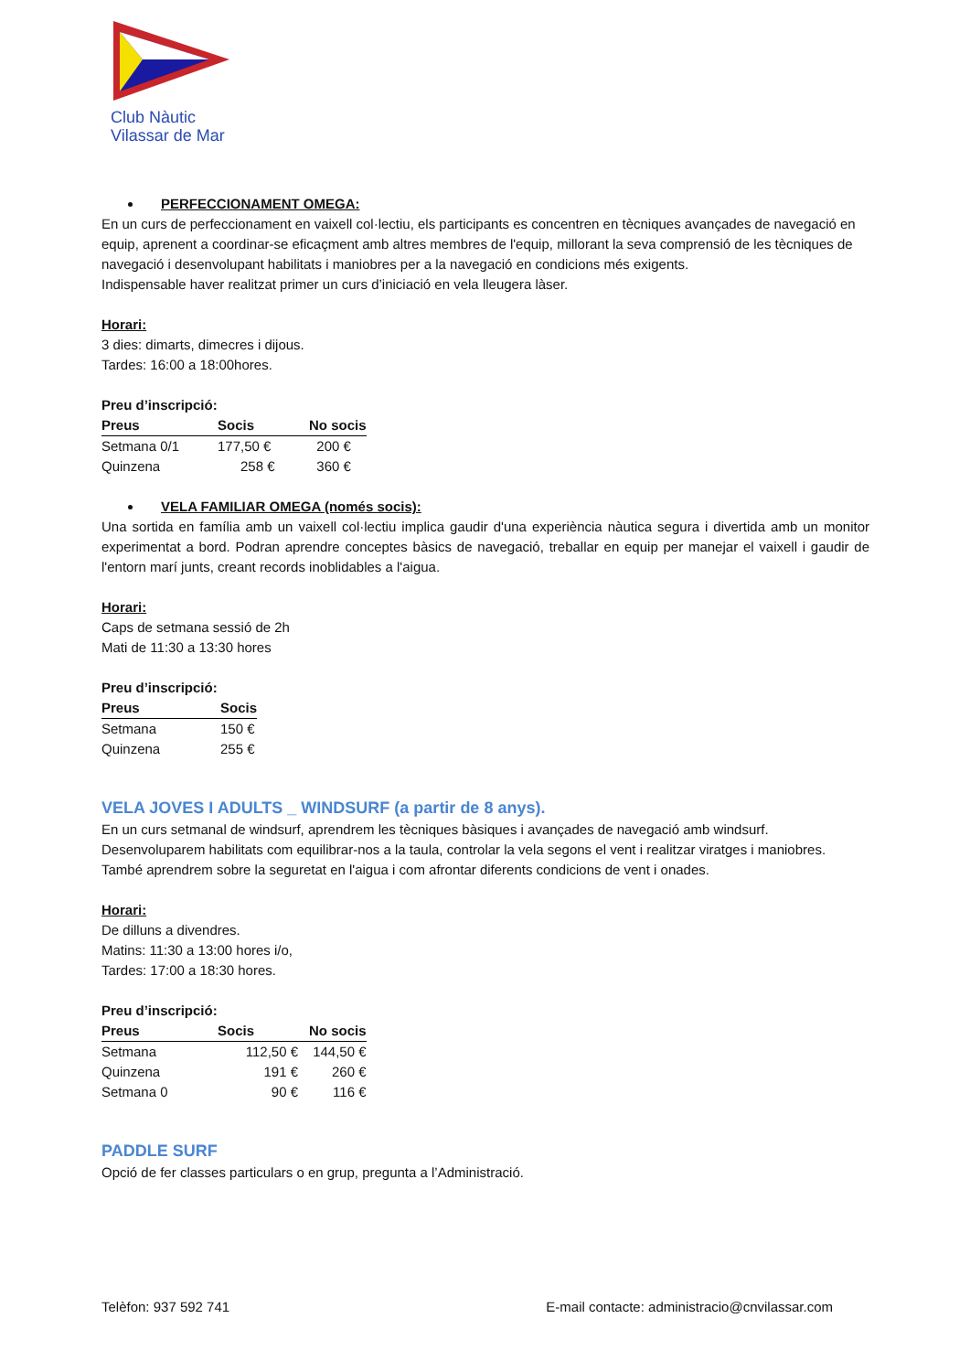Club Nàutic
Vilassar de Mar
PERFECCIONAMENT OMEGA:
En un curs de perfeccionament en vaixell col·lectiu, els participants es concentren en tècniques avançades de navegació en equip, aprenent a coordinar-se eficaçment amb altres membres de l'equip, millorant la seva comprensió de les tècniques de navegació i desenvolupant habilitats i maniobres per a la navegació en condicions més exigents.
Indispensable haver realitzat primer un curs d’iniciació en vela lleugera làser.
Horari:
3 dies: dimarts, dimecres i dijous.
Tardes: 16:00 a 18:00hores.
Preu d’inscripció:
| Preus | Socis | No socis |
| --- | --- | --- |
| Setmana 0/1 | 177,50 € | 200 € |
| Quinzena | 258 € | 360 € |
VELA FAMILIAR OMEGA (només socis):
Una sortida en família amb un vaixell col·lectiu implica gaudir d'una experiència nàutica segura i divertida amb un monitor experimentat a bord. Podran aprendre conceptes bàsics de navegació, treballar en equip per manejar el vaixell i gaudir de l'entorn marí junts, creant records inoblidables a l'aigua.
Horari:
Caps de setmana sessió de 2h
Mati de 11:30 a 13:30 hores
Preu d’inscripció:
| Preus | Socis |
| --- | --- |
| Setmana | 150 € |
| Quinzena | 255 € |
VELA JOVES I ADULTS _ WINDSURF (a partir de 8 anys).
En un curs setmanal de windsurf, aprendrem les tècniques bàsiques i avançades de navegació amb windsurf. Desenvoluparem habilitats com equilibrar-nos a la taula, controlar la vela segons el vent i realitzar viratges i maniobres. També aprendrem sobre la seguretat en l'aigua i com afrontar diferents condicions de vent i onades.
Horari:
De dilluns a divendres.
Matins: 11:30 a 13:00 hores i/o,
Tardes: 17:00 a 18:30 hores.
Preu d’inscripció:
| Preus | Socis | No socis |
| --- | --- | --- |
| Setmana | 112,50 € | 144,50 € |
| Quinzena | 191 € | 260 € |
| Setmana 0 | 90 € | 116 € |
PADDLE SURF
Opció de fer classes particulars o en grup, pregunta a l’Administració.
Telèfon: 937 592 741 E-mail contacte: administracio@cnvilassar.com